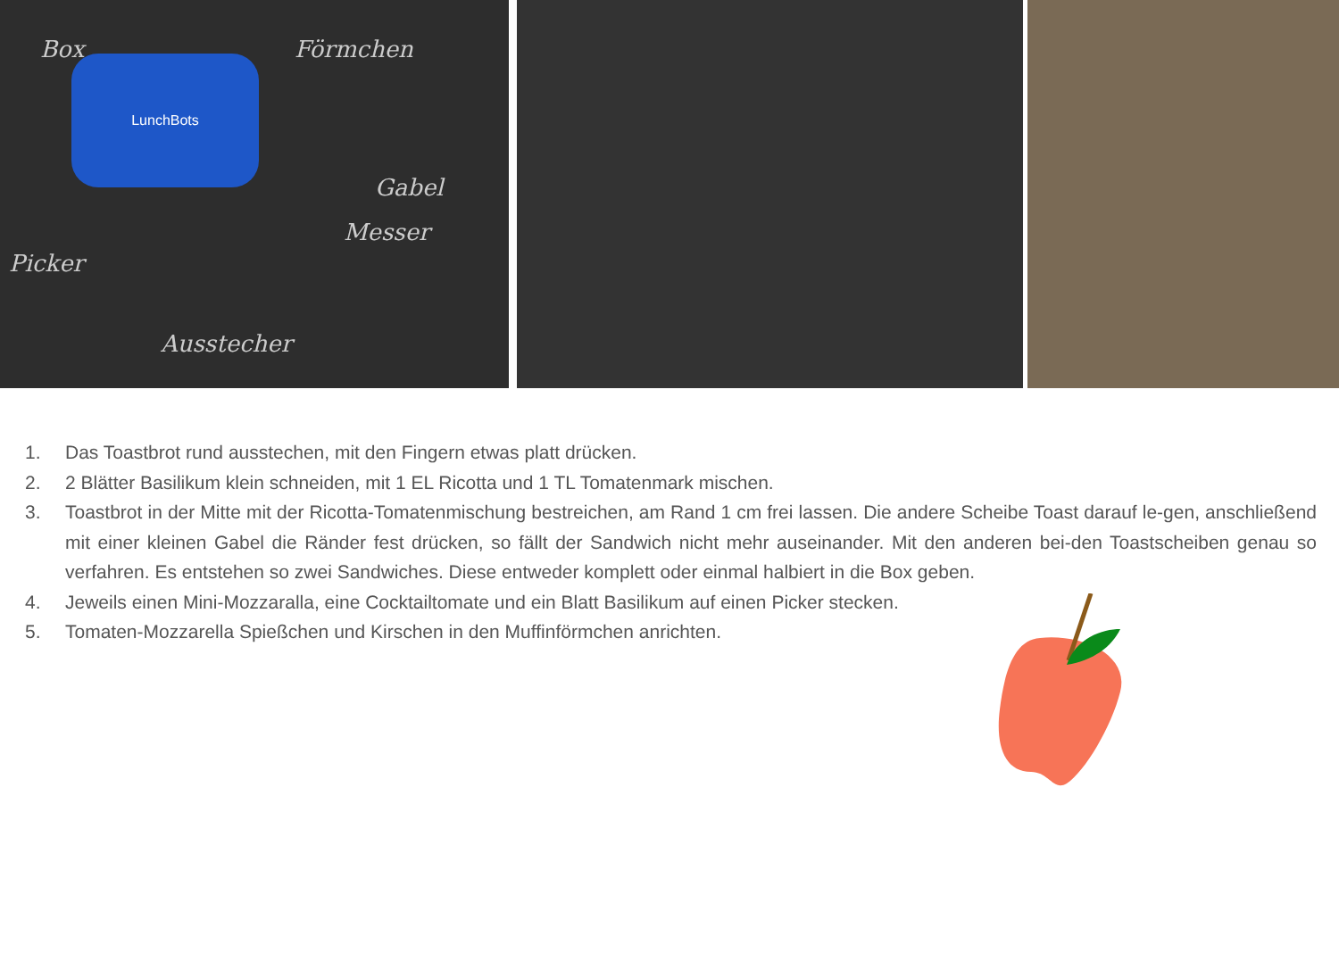Box Förmchen
Gabel
Messer
Picker
Ausstecher
LunchBots
1. Das Toastbrot rund ausstechen, mit den Fingern etwas platt drücken.
2. 2 Blätter Basilikum klein schneiden, mit 1 EL Ricotta und 1 TL Tomatenmark mischen.
3. Toastbrot in der Mitte mit der Ricotta-Tomatenmischung bestreichen, am Rand 1 cm frei lassen. Die andere Scheibe Toast darauf le-gen, anschließend mit einer kleinen Gabel die Ränder fest drücken, so fällt der Sandwich nicht mehr auseinander. Mit den anderen bei-den Toastscheiben genau so verfahren. Es entstehen so zwei Sandwiches. Diese entweder komplett oder einmal halbiert in die Box geben.
4. Jeweils einen Mini-Mozzaralla, eine Cocktailtomate und ein Blatt Basilikum auf einen Picker stecken.
5. Tomaten-Mozzarella Spießchen und Kirschen in den Muffinförmchen anrichten.